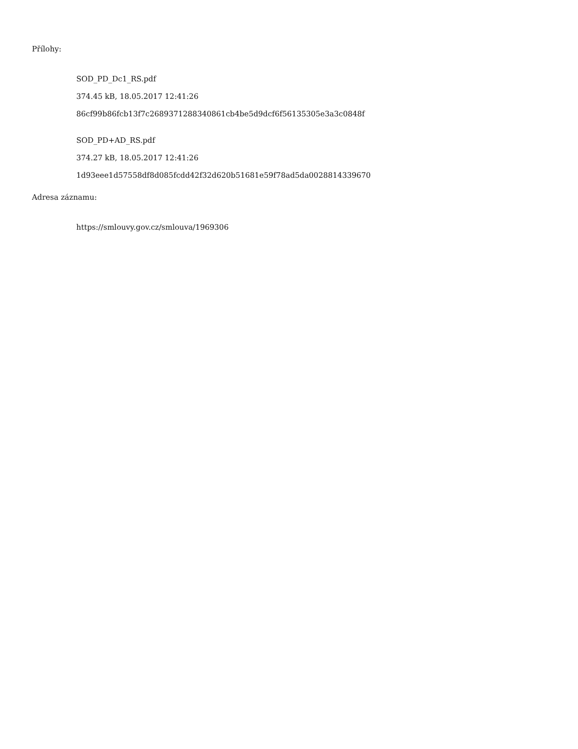Přílohy:
SOD_PD_Dc1_RS.pdf
374.45 kB, 18.05.2017 12:41:26
86cf99b86fcb13f7c2689371288340861cb4be5d9dcf6f56135305e3a3c0848f
SOD_PD+AD_RS.pdf
374.27 kB, 18.05.2017 12:41:26
1d93eee1d57558df8d085fcdd42f32d620b51681e59f78ad5da0028814339670
Adresa záznamu:
https://smlouvy.gov.cz/smlouva/1969306